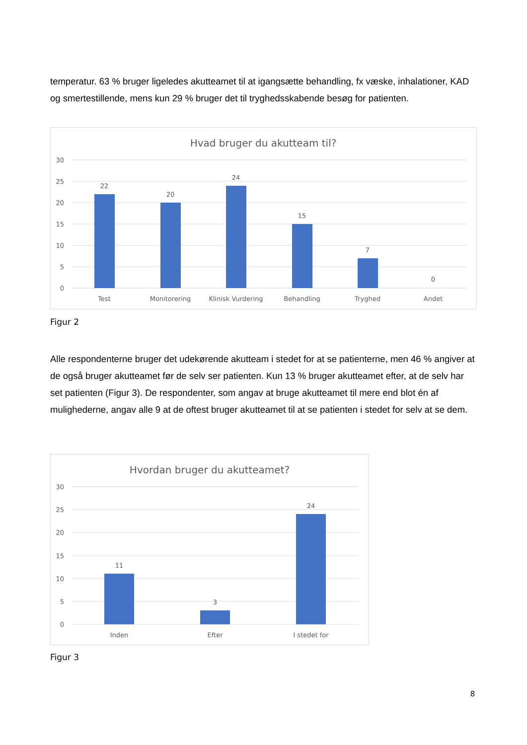temperatur. 63 % bruger ligeledes akutteamet til at igangsætte behandling, fx væske, inhalationer, KAD og smertestillende, mens kun 29 % bruger det til tryghedsskabende besøg for patienten.
Hvad bruger du akutteam til?
30
25
20
15
10
5
0
22
20
24
15
7
0
Test
Monitorering
Klinisk Vurdering
Behandling
Tryghed
Andet
Figur 2
Alle respondenterne bruger det udekørende akutteam i stedet for at se patienterne, men 46 % angiver at de også bruger akutteamet før de selv ser patienten. Kun 13 % bruger akutteamet efter, at de selv har set patienten (Figur 3). De respondenter, som angav at bruge akutteamet til mere end blot én af mulighederne, angav alle 9 at de oftest bruger akutteamet til at se patienten i stedet for selv at se dem.
Hvordan bruger du akutteamet?
30
25
20
15
10
5
0
11
3
24
Inden
Efter
I stedet for
Figur 3
8